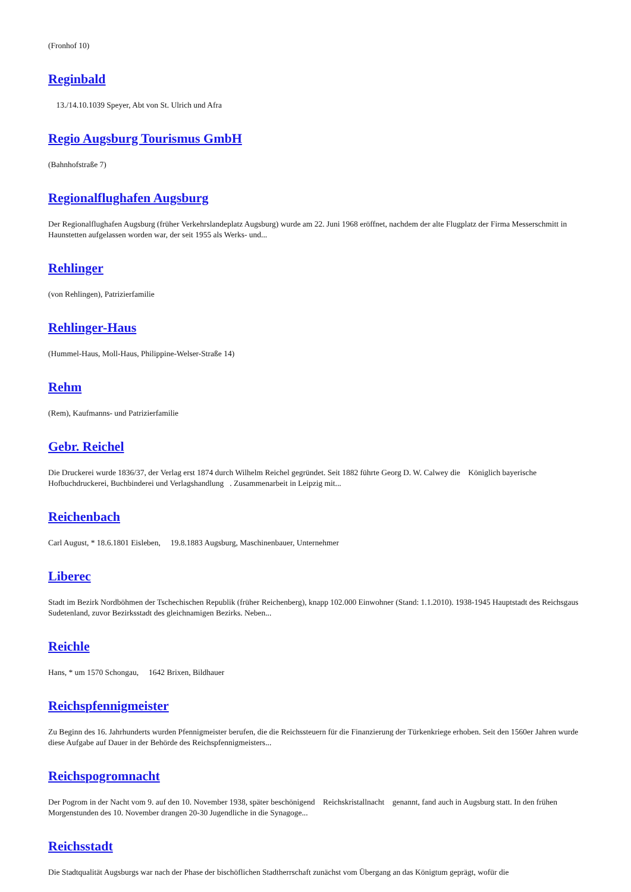(Fronhof 10)
Reginbald
13./14.10.1039 Speyer, Abt von St. Ulrich und Afra
Regio Augsburg Tourismus GmbH
(Bahnhofstraße 7)
Regionalflughafen Augsburg
Der Regionalflughafen Augsburg (früher Verkehrslandeplatz Augsburg) wurde am 22. Juni 1968 eröffnet, nachdem der alte Flugplatz der Firma Messerschmitt in Haunstetten aufgelassen worden war, der seit 1955 als Werks- und...
Rehlinger
(von Rehlingen), Patrizierfamilie
Rehlinger-Haus
(Hummel-Haus, Moll-Haus, Philippine-Welser-Straße 14)
Rehm
(Rem), Kaufmanns- und Patrizierfamilie
Gebr. Reichel
Die Druckerei wurde 1836/37, der Verlag erst 1874 durch Wilhelm Reichel gegründet. Seit 1882 führte Georg D. W. Calwey die Königlich bayerische Hofbuchdruckerei, Buchbinderei und Verlagshandlung . Zusammenarbeit in Leipzig mit...
Reichenbach
Carl August, * 18.6.1801 Eisleben, 19.8.1883 Augsburg, Maschinenbauer, Unternehmer
Liberec
Stadt im Bezirk Nordböhmen der Tschechischen Republik (früher Reichenberg), knapp 102.000 Einwohner (Stand: 1.1.2010). 1938-1945 Hauptstadt des Reichsgaus Sudetenland, zuvor Bezirksstadt des gleichnamigen Bezirks. Neben...
Reichle
Hans, * um 1570 Schongau, 1642 Brixen, Bildhauer
Reichspfennigmeister
Zu Beginn des 16. Jahrhunderts wurden Pfennigmeister berufen, die die Reichssteuern für die Finanzierung der Türkenkriege erhoben. Seit den 1560er Jahren wurde diese Aufgabe auf Dauer in der Behörde des Reichspfennigmeisters...
Reichspogromnacht
Der Pogrom in der Nacht vom 9. auf den 10. November 1938, später beschönigend Reichskristallnacht genannt, fand auch in Augsburg statt. In den frühen Morgenstunden des 10. November drangen 20-30 Jugendliche in die Synagoge...
Reichsstadt
Die Stadtqualität Augsburgs war nach der Phase der bischöflichen Stadtherrschaft zunächst vom Übergang an das Königtum geprägt, wofür die